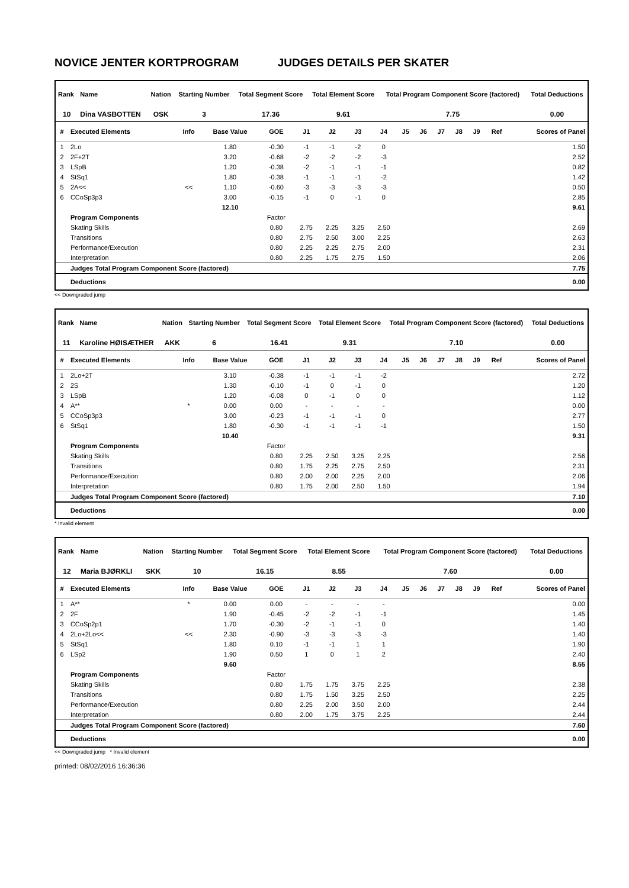NOVICE JENTER KORTPROGRAM JUDGES DETAILS PER SKATER
| Rank | Name | Nation | Starting Number | Total Segment Score | Total Element Score | Total Program Component Score (factored) | Total Deductions |
| --- | --- | --- | --- | --- | --- | --- | --- |
| 10 | Dina VASBOTTEN | OSK | 3 | 17.36 | 9.61 | 7.75 | 0.00 |
| # | Executed Elements | Info | Base Value | GOE | J1 | J2 | J3 | J4 | J5 | J6 | J7 | J8 | J9 | Ref | Scores of Panel |
| --- | --- | --- | --- | --- | --- | --- | --- | --- | --- | --- | --- | --- | --- | --- | --- |
| 1 | 2Lo | | 1.80 | -0.30 | -1 | -1 | -2 | 0 | | | | | | | 1.50 |
| 2 | 2F+2T | | 3.20 | -0.68 | -2 | -2 | -2 | -3 | | | | | | | 2.52 |
| 3 | LSpB | | 1.20 | -0.38 | -2 | -1 | -1 | -1 | | | | | | | 0.82 |
| 4 | StSq1 | | 1.80 | -0.38 | -1 | -1 | -1 | -2 | | | | | | | 1.42 |
| 5 | 2A<< | << | 1.10 | -0.60 | -3 | -3 | -3 | -3 | | | | | | | 0.50 |
| 6 | CCoSp3p3 | | 3.00 | -0.15 | -1 | 0 | -1 | 0 | | | | | | | 2.85 |
| | | | 12.10 | | | | | | | | | | | | 9.61 |
| | Program Components | | | Factor | | | | | | | | | | | |
| | Skating Skills | | | 0.80 | 2.75 | 2.25 | 3.25 | 2.50 | | | | | | | 2.69 |
| | Transitions | | | 0.80 | 2.75 | 2.50 | 3.00 | 2.25 | | | | | | | 2.63 |
| | Performance/Execution | | | 0.80 | 2.25 | 2.25 | 2.75 | 2.00 | | | | | | | 2.31 |
| | Interpretation | | | 0.80 | 2.25 | 1.75 | 2.75 | 1.50 | | | | | | | 2.06 |
| | Judges Total Program Component Score (factored) | | | | | | | | | | | | | | 7.75 |
| | Deductions | | | | | | | | | | | | | | 0.00 |
<< Downgraded jump
| Rank | Name | Nation | Starting Number | Total Segment Score | Total Element Score | Total Program Component Score (factored) | Total Deductions |
| --- | --- | --- | --- | --- | --- | --- | --- |
| 11 | Karoline HØISÆTHER | AKK | 6 | 16.41 | 9.31 | 7.10 | 0.00 |
| # | Executed Elements | Info | Base Value | GOE | J1 | J2 | J3 | J4 | J5 | J6 | J7 | J8 | J9 | Ref | Scores of Panel |
| --- | --- | --- | --- | --- | --- | --- | --- | --- | --- | --- | --- | --- | --- | --- | --- |
| 1 | 2Lo+2T | | 3.10 | -0.38 | -1 | -1 | -1 | -2 | | | | | | | 2.72 |
| 2 | 2S | | 1.30 | -0.10 | -1 | 0 | -1 | 0 | | | | | | | 1.20 |
| 3 | LSpB | | 1.20 | -0.08 | 0 | -1 | 0 | 0 | | | | | | | 1.12 |
| 4 | A** | * | 0.00 | 0.00 | - | - | - | - | | | | | | | 0.00 |
| 5 | CCoSp3p3 | | 3.00 | -0.23 | -1 | -1 | -1 | 0 | | | | | | | 2.77 |
| 6 | StSq1 | | 1.80 | -0.30 | -1 | -1 | -1 | -1 | | | | | | | 1.50 |
| | | | 10.40 | | | | | | | | | | | | 9.31 |
| | Program Components | | | Factor | | | | | | | | | | | |
| | Skating Skills | | | 0.80 | 2.25 | 2.50 | 3.25 | 2.25 | | | | | | | 2.56 |
| | Transitions | | | 0.80 | 1.75 | 2.25 | 2.75 | 2.50 | | | | | | | 2.31 |
| | Performance/Execution | | | 0.80 | 2.00 | 2.00 | 2.25 | 2.00 | | | | | | | 2.06 |
| | Interpretation | | | 0.80 | 1.75 | 2.00 | 2.50 | 1.50 | | | | | | | 1.94 |
| | Judges Total Program Component Score (factored) | | | | | | | | | | | | | | 7.10 |
| | Deductions | | | | | | | | | | | | | | 0.00 |
* Invalid element
| Rank | Name | Nation | Starting Number | Total Segment Score | Total Element Score | Total Program Component Score (factored) | Total Deductions |
| --- | --- | --- | --- | --- | --- | --- | --- |
| 12 | Maria BJØRKLI | SKK | 10 | 16.15 | 8.55 | 7.60 | 0.00 |
| # | Executed Elements | Info | Base Value | GOE | J1 | J2 | J3 | J4 | J5 | J6 | J7 | J8 | J9 | Ref | Scores of Panel |
| --- | --- | --- | --- | --- | --- | --- | --- | --- | --- | --- | --- | --- | --- | --- | --- |
| 1 | A** | * | 0.00 | 0.00 | - | - | - | - | | | | | | | 0.00 |
| 2 | 2F | | 1.90 | -0.45 | -2 | -2 | -1 | -1 | | | | | | | 1.45 |
| 3 | CCoSp2p1 | | 1.70 | -0.30 | -2 | -1 | -1 | 0 | | | | | | | 1.40 |
| 4 | 2Lo+2Lo<< | << | 2.30 | -0.90 | -3 | -3 | -3 | -3 | | | | | | | 1.40 |
| 5 | StSq1 | | 1.80 | 0.10 | -1 | -1 | 1 | 1 | | | | | | | 1.90 |
| 6 | LSp2 | | 1.90 | 0.50 | 1 | 0 | 1 | 2 | | | | | | | 2.40 |
| | | | 9.60 | | | | | | | | | | | | 8.55 |
| | Program Components | | | Factor | | | | | | | | | | | |
| | Skating Skills | | | 0.80 | 1.75 | 1.75 | 3.75 | 2.25 | | | | | | | 2.38 |
| | Transitions | | | 0.80 | 1.75 | 1.50 | 3.25 | 2.50 | | | | | | | 2.25 |
| | Performance/Execution | | | 0.80 | 2.25 | 2.00 | 3.50 | 2.00 | | | | | | | 2.44 |
| | Interpretation | | | 0.80 | 2.00 | 1.75 | 3.75 | 2.25 | | | | | | | 2.44 |
| | Judges Total Program Component Score (factored) | | | | | | | | | | | | | | 7.60 |
| | Deductions | | | | | | | | | | | | | | 0.00 |
<< Downgraded jump * Invalid element
printed: 08/02/2016 16:36:36